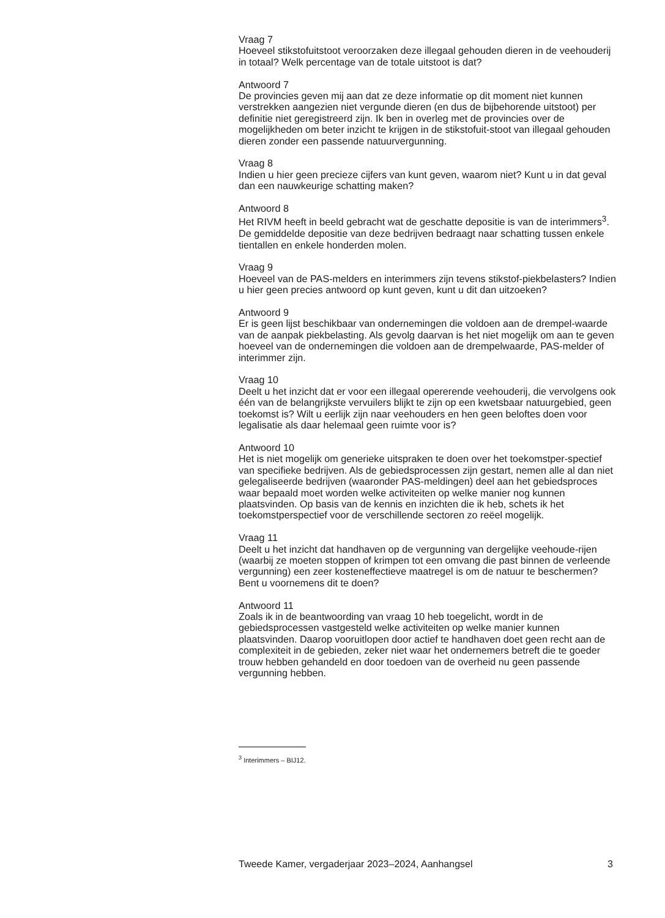Vraag 7
Hoeveel stikstofuitstoot veroorzaken deze illegaal gehouden dieren in de veehouderij in totaal? Welk percentage van de totale uitstoot is dat?
Antwoord 7
De provincies geven mij aan dat ze deze informatie op dit moment niet kunnen verstrekken aangezien niet vergunde dieren (en dus de bijbehorende uitstoot) per definitie niet geregistreerd zijn. Ik ben in overleg met de provincies over de mogelijkheden om beter inzicht te krijgen in de stikstofuit-stoot van illegaal gehouden dieren zonder een passende natuurvergunning.
Vraag 8
Indien u hier geen precieze cijfers van kunt geven, waarom niet? Kunt u in dat geval dan een nauwkeurige schatting maken?
Antwoord 8
Het RIVM heeft in beeld gebracht wat de geschatte depositie is van de interimmers<sup>3</sup>. De gemiddelde depositie van deze bedrijven bedraagt naar schatting tussen enkele tientallen en enkele honderden molen.
Vraag 9
Hoeveel van de PAS-melders en interimmers zijn tevens stikstof-piekbelasters? Indien u hier geen precies antwoord op kunt geven, kunt u dit dan uitzoeken?
Antwoord 9
Er is geen lijst beschikbaar van ondernemingen die voldoen aan de drempel-waarde van de aanpak piekbelasting. Als gevolg daarvan is het niet mogelijk om aan te geven hoeveel van de ondernemingen die voldoen aan de drempelwaarde, PAS-melder of interimmer zijn.
Vraag 10
Deelt u het inzicht dat er voor een illegaal opererende veehouderij, die vervolgens ook één van de belangrijkste vervuilers blijkt te zijn op een kwetsbaar natuurgebied, geen toekomst is? Wilt u eerlijk zijn naar veehouders en hen geen beloftes doen voor legalisatie als daar helemaal geen ruimte voor is?
Antwoord 10
Het is niet mogelijk om generieke uitspraken te doen over het toekomstper-spectief van specifieke bedrijven. Als de gebiedsprocessen zijn gestart, nemen alle al dan niet gelegaliseerde bedrijven (waaronder PAS-meldingen) deel aan het gebiedsproces waar bepaald moet worden welke activiteiten op welke manier nog kunnen plaatsvinden. Op basis van de kennis en inzichten die ik heb, schets ik het toekomstperspectief voor de verschillende sectoren zo reëel mogelijk.
Vraag 11
Deelt u het inzicht dat handhaven op de vergunning van dergelijke veehoude-rijen (waarbij ze moeten stoppen of krimpen tot een omvang die past binnen de verleende vergunning) een zeer kosteneffectieve maatregel is om de natuur te beschermen? Bent u voornemens dit te doen?
Antwoord 11
Zoals ik in de beantwoording van vraag 10 heb toegelicht, wordt in de gebiedsprocessen vastgesteld welke activiteiten op welke manier kunnen plaatsvinden. Daarop vooruitlopen door actief te handhaven doet geen recht aan de complexiteit in de gebieden, zeker niet waar het ondernemers betreft die te goeder trouw hebben gehandeld en door toedoen van de overheid nu geen passende vergunning hebben.
<sup>3</sup> Interimmers – BIJ12.
Tweede Kamer, vergaderjaar 2023–2024, Aanhangsel 3